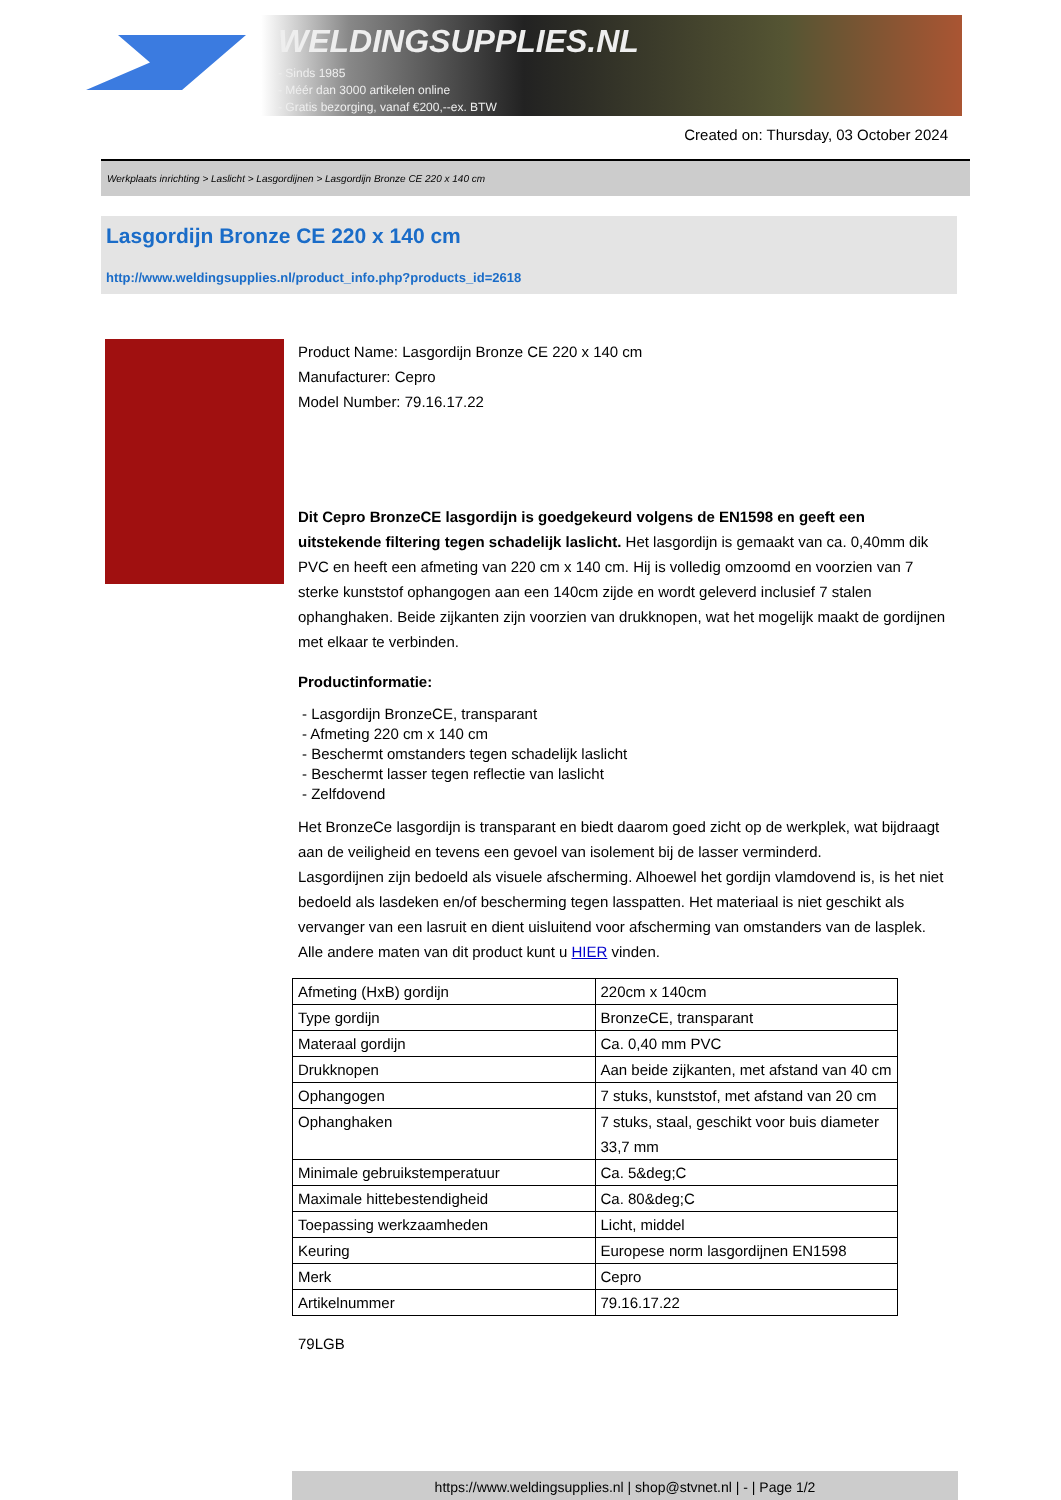WELDINGSUPPLIES.NL
- Sinds 1985
- Méér dan 3000 artikelen online
- Gratis bezorging, vanaf €200,--ex. BTW
Created on: Thursday, 03 October 2024
Werkplaats inrichting > Laslicht > Lasgordijnen > Lasgordijn Bronze CE 220 x 140 cm
Lasgordijn Bronze CE 220 x 140 cm
http://www.weldingsupplies.nl/product_info.php?products_id=2618
Product Name: Lasgordijn Bronze CE 220 x 140 cm
Manufacturer: Cepro
Model Number: 79.16.17.22
Dit Cepro BronzeCE lasgordijn is goedgekeurd volgens de EN1598 en geeft een uitstekende filtering tegen schadelijk laslicht. Het lasgordijn is gemaakt van ca. 0,40mm dik PVC en heeft een afmeting van 220 cm x 140 cm. Hij is volledig omzoomd en voorzien van 7 sterke kunststof ophangogen aan een 140cm zijde en wordt geleverd inclusief 7 stalen ophanghaken. Beide zijkanten zijn voorzien van drukknopen, wat het mogelijk maakt de gordijnen met elkaar te verbinden.
Productinformatie:
- Lasgordijn BronzeCE, transparant
- Afmeting 220 cm x 140 cm
- Beschermt omstanders tegen schadelijk laslicht
- Beschermt lasser tegen reflectie van laslicht
- Zelfdovend
Het BronzeCe lasgordijn is transparant en biedt daarom goed zicht op de werkplek, wat bijdraagt aan de veiligheid en tevens een gevoel van isolement bij de lasser verminderd.
Lasgordijnen zijn bedoeld als visuele afscherming. Alhoewel het gordijn vlamdovend is, is het niet bedoeld als lasdeken en/of bescherming tegen lasspatten. Het materiaal is niet geschikt als vervanger van een lasruit en dient uisluitend voor afscherming van omstanders van de lasplek.
Alle andere maten van dit product kunt u HIER vinden.
| Afmeting (HxB) gordijn | 220cm x 140cm |
| Type gordijn | BronzeCE, transparant |
| Materaal gordijn | Ca. 0,40 mm PVC |
| Drukknopen | Aan beide zijkanten, met afstand van 40 cm |
| Ophangogen | 7 stuks, kunststof, met afstand van 20 cm |
| Ophanghaken | 7 stuks, staal, geschikt voor buis diameter 33,7 mm |
| Minimale gebruikstemperatuur | Ca. 5&deg;C |
| Maximale hittebestendigheid | Ca. 80&deg;C |
| Toepassing werkzaamheden | Licht, middel |
| Keuring | Europese norm lasgordijnen EN1598 |
| Merk | Cepro |
| Artikelnummer | 79.16.17.22 |
79LGB
https://www.weldingsupplies.nl | shop@stvnet.nl | - | Page 1/2